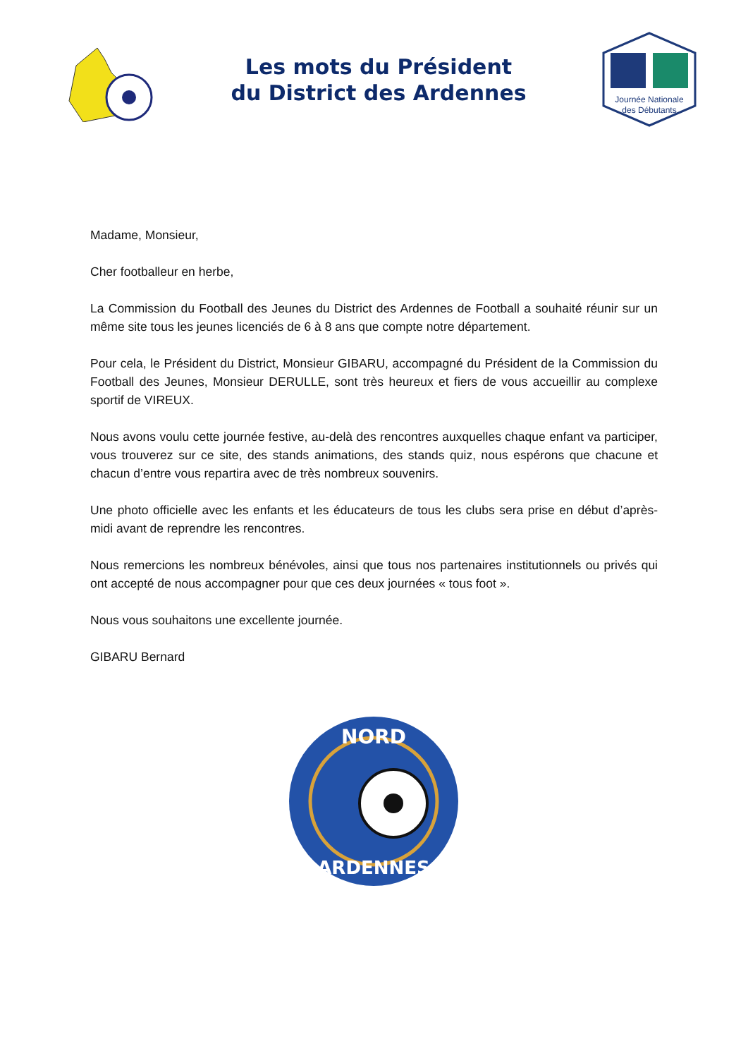Les mots du Président
du District des Ardennes
Journée Nationale
des Débutants
Madame, Monsieur,
Cher footballeur en herbe,
La Commission du Football des Jeunes du District des Ardennes de Football a souhaité réunir sur un même site tous les jeunes licenciés de 6 à 8 ans que compte notre département.
Pour cela, le Président du District, Monsieur GIBARU, accompagné du Président de la Commission du Football des Jeunes, Monsieur DERULLE, sont très heureux et fiers de vous accueillir au complexe sportif de VIREUX.
Nous avons voulu cette journée festive, au-delà des rencontres auxquelles chaque enfant va participer, vous trouverez sur ce site, des stands animations, des stands quiz, nous espérons que chacune et chacun d’entre vous repartira avec de très nombreux souvenirs.
Une photo officielle avec les enfants et les éducateurs de tous les clubs sera prise en début d’après-midi avant de reprendre les rencontres.
Nous remercions les nombreux bénévoles, ainsi que tous nos partenaires institutionnels ou privés qui ont accepté de nous accompagner pour que ces deux journées « tous foot ».
Nous vous souhaitons une excellente journée.
GIBARU Bernard
NORD
ARDENNES